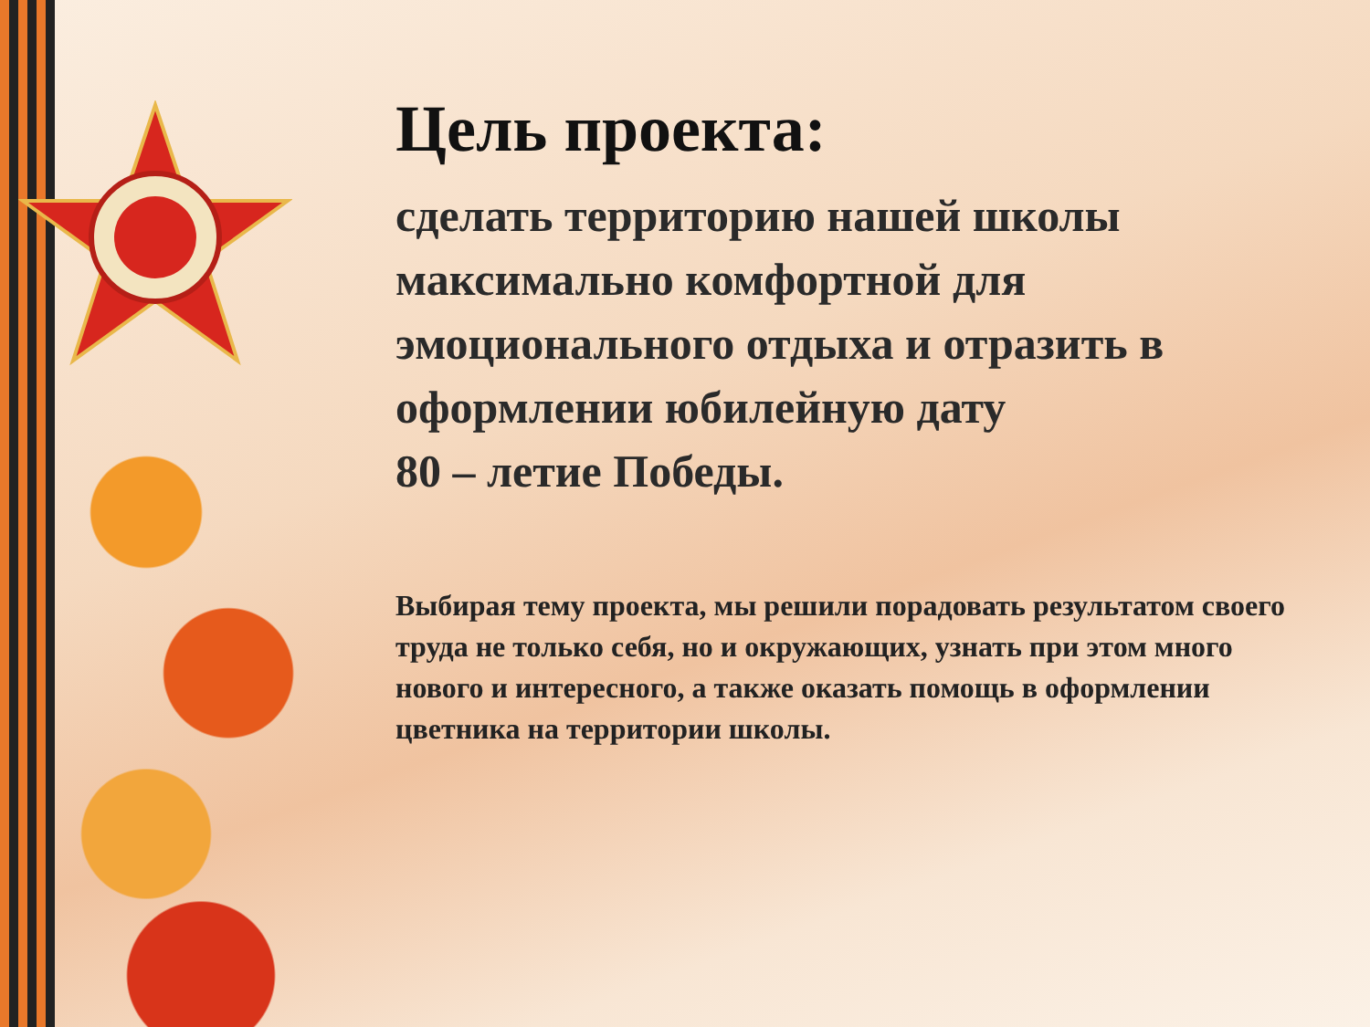Цель проекта:
сделать территорию нашей школы максимально комфортной для эмоционального отдыха и отразить в оформлении юбилейную дату
80 – летие Победы.
Выбирая тему проекта, мы решили порадовать результатом своего труда не только себя, но и окружающих, узнать при этом много нового и интересного, а также оказать помощь в оформлении цветника на территории школы.